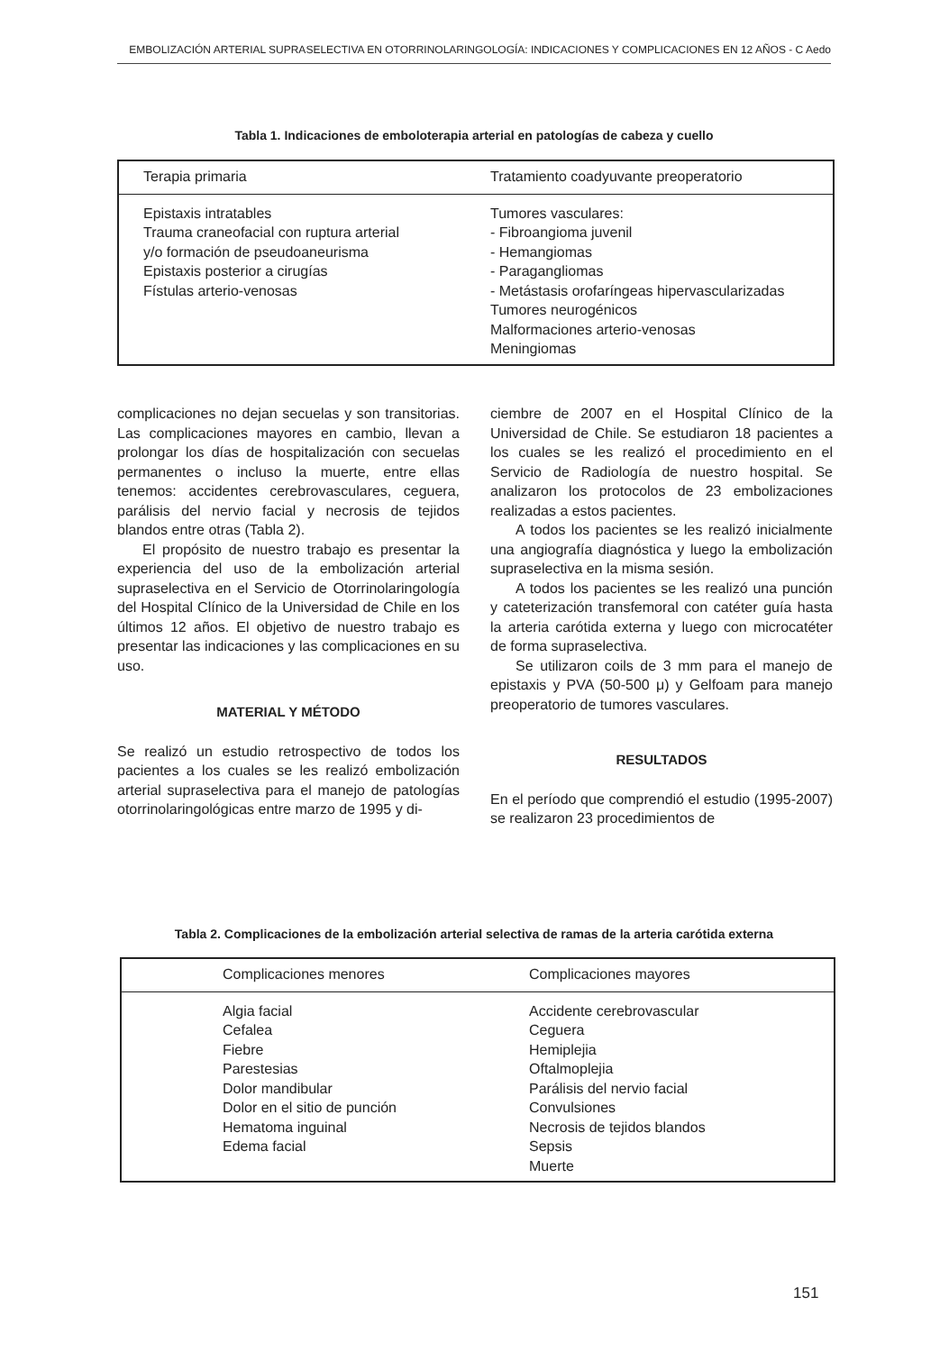EMBOLIZACIÓN ARTERIAL SUPRASELECTIVA EN OTORRINOLARINGOLOGÍA: INDICACIONES Y COMPLICACIONES EN 12 AÑOS - C Aedo
Tabla 1. Indicaciones de emboloterapia arterial en patologías de cabeza y cuello
| Terapia primaria | Tratamiento coadyuvante preoperatorio |
| --- | --- |
| Epistaxis intratables Trauma craneofacial con ruptura arterial y/o formación de pseudoaneurisma Epistaxis posterior a cirugías Fístulas arterio-venosas | Tumores vasculares: - Fibroangioma juvenil - Hemangiomas - Paragangliomas - Metástasis orofaríngeas hipervascularizadas Tumores neurogénicos Malformaciones arterio-venosas Meningiomas |
complicaciones no dejan secuelas y son transitorias. Las complicaciones mayores en cambio, llevan a prolongar los días de hospitalización con secuelas permanentes o incluso la muerte, entre ellas tenemos: accidentes cerebrovasculares, ceguera, parálisis del nervio facial y necrosis de tejidos blandos entre otras (Tabla 2).
El propósito de nuestro trabajo es presentar la experiencia del uso de la embolización arterial supraselectiva en el Servicio de Otorrinolaringología del Hospital Clínico de la Universidad de Chile en los últimos 12 años. El objetivo de nuestro trabajo es presentar las indicaciones y las complicaciones en su uso.
MATERIAL Y MÉTODO
Se realizó un estudio retrospectivo de todos los pacientes a los cuales se les realizó embolización arterial supraselectiva para el manejo de patologías otorrinolaringológicas entre marzo de 1995 y di-
ciembre de 2007 en el Hospital Clínico de la Universidad de Chile. Se estudiaron 18 pacientes a los cuales se les realizó el procedimiento en el Servicio de Radiología de nuestro hospital. Se analizaron los protocolos de 23 embolizaciones realizadas a estos pacientes.
A todos los pacientes se les realizó inicialmente una angiografía diagnóstica y luego la embolización supraselectiva en la misma sesión.
A todos los pacientes se les realizó una punción y cateterización transfemoral con catéter guía hasta la arteria carótida externa y luego con microcatéter de forma supraselectiva.
Se utilizaron coils de 3 mm para el manejo de epistaxis y PVA (50-500 μ) y Gelfoam para manejo preoperatorio de tumores vasculares.
RESULTADOS
En el período que comprendió el estudio (1995-2007) se realizaron 23 procedimientos de
Tabla 2. Complicaciones de la embolización arterial selectiva de ramas de la arteria carótida externa
| Complicaciones menores | Complicaciones mayores |
| --- | --- |
| Algia facial Cefalea Fiebre Parestesias Dolor mandibular Dolor en el sitio de punción Hematoma inguinal Edema facial | Accidente cerebrovascular Ceguera Hemiplejia Oftalmoplejia Parálisis del nervio facial Convulsiones Necrosis de tejidos blandos Sepsis Muerte |
151